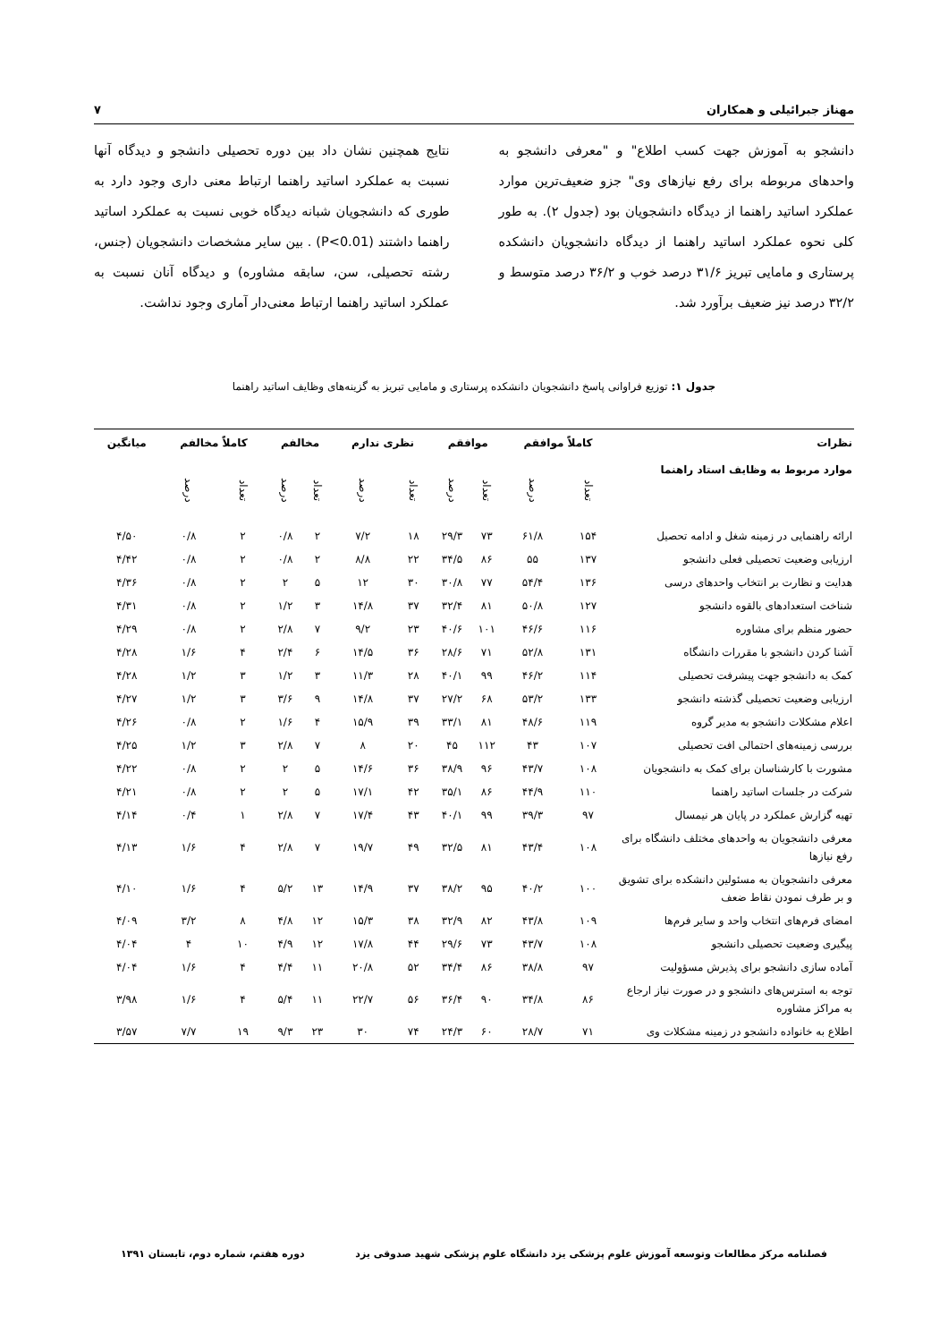مهناز جبرائیلی و همکاران ۷
دانشجو به آموزش جهت کسب اطلاع" و "معرفی دانشجو به واحدهای مربوطه برای رفع نیازهای وی" جزو ضعیف‌ترین موارد عملکرد اساتید راهنما از دیدگاه دانشجویان بود (جدول ۲). به طور کلی نحوه عملکرد اساتید راهنما از دیدگاه دانشجویان دانشکده پرستاری و مامایی تبریز ۳۱/۶ درصد خوب و ۳۶/۲ درصد متوسط و ۳۲/۲ درصد نیز ضعیف برآورد شد.
نتایج همچنین نشان داد بین دوره تحصیلی دانشجو و دیدگاه آنها نسبت به عملکرد اساتید راهنما ارتباط معنی داری وجود دارد به طوری که دانشجویان شبانه دیدگاه خوبی نسبت به عملکرد اساتید راهنما داشتند (P<0.01) . بین سایر مشخصات دانشجویان (جنس، رشته تحصیلی، سن، سابقه مشاوره) و دیدگاه آنان نسبت به عملکرد اساتید راهنما ارتباط معنی‌دار آماری وجود نداشت.
جدول ۱: توزیع فراوانی پاسخ دانشجویان دانشکده پرستاری و مامایی تبریز به گزینه‌های وظایف اساتید راهنما
| نظرات | کاملاً موافقم | | موافقم | | نظری ندارم | | مخالفم | | کاملاً مخالفم | | میانگین |
| --- | --- | --- | --- | --- | --- | --- | --- | --- | --- | --- | --- |
| موارد مربوط به وظایف استاد راهنما | تعداد | درصد | تعداد | درصد | تعداد | درصد | تعداد | درصد | تعداد | درصد | |
| ارائه راهنمایی در زمینه شغل و ادامه تحصیل | ۱۵۴ | ۶۱/۸ | ۷۳ | ۲۹/۳ | ۱۸ | ۷/۲ | ۲ | ۰/۸ | ۲ | ۰/۸ | ۴/۵۰ |
| ارزیابی وضعیت تحصیلی فعلی دانشجو | ۱۳۷ | ۵۵ | ۸۶ | ۳۴/۵ | ۲۲ | ۸/۸ | ۲ | ۰/۸ | ۲ | ۰/۸ | ۴/۴۲ |
| هدایت و نظارت بر انتخاب واحدهای درسی | ۱۳۶ | ۵۴/۴ | ۷۷ | ۳۰/۸ | ۳۰ | ۱۲ | ۵ | ۲ | ۲ | ۰/۸ | ۴/۳۶ |
| شناخت استعدادهای بالقوه دانشجو | ۱۲۷ | ۵۰/۸ | ۸۱ | ۳۲/۴ | ۳۷ | ۱۴/۸ | ۳ | ۱/۲ | ۲ | ۰/۸ | ۴/۳۱ |
| حضور منظم برای مشاوره | ۱۱۶ | ۴۶/۶ | ۱۰۱ | ۴۰/۶ | ۲۳ | ۹/۲ | ۷ | ۲/۸ | ۲ | ۰/۸ | ۴/۲۹ |
| آشنا کردن دانشجو با مقررات دانشگاه | ۱۳۱ | ۵۲/۸ | ۷۱ | ۲۸/۶ | ۳۶ | ۱۴/۵ | ۶ | ۲/۴ | ۴ | ۱/۶ | ۴/۲۸ |
| کمک به دانشجو جهت پیشرفت تحصیلی | ۱۱۴ | ۴۶/۲ | ۹۹ | ۴۰/۱ | ۲۸ | ۱۱/۳ | ۳ | ۱/۲ | ۳ | ۱/۲ | ۴/۲۸ |
| ارزیابی وضعیت تحصیلی گذشته دانشجو | ۱۳۳ | ۵۳/۲ | ۶۸ | ۲۷/۲ | ۳۷ | ۱۴/۸ | ۹ | ۳/۶ | ۳ | ۱/۲ | ۴/۲۷ |
| اعلام مشکلات دانشجو به مدیر گروه | ۱۱۹ | ۴۸/۶ | ۸۱ | ۳۳/۱ | ۳۹ | ۱۵/۹ | ۴ | ۱/۶ | ۲ | ۰/۸ | ۴/۲۶ |
| بررسی زمینه‌های احتمالی افت تحصیلی | ۱۰۷ | ۴۳ | ۱۱۲ | ۴۵ | ۲۰ | ۸ | ۷ | ۲/۸ | ۳ | ۱/۲ | ۴/۲۵ |
| مشورت با کارشناسان برای کمک به دانشجویان | ۱۰۸ | ۴۳/۷ | ۹۶ | ۳۸/۹ | ۳۶ | ۱۴/۶ | ۵ | ۲ | ۲ | ۰/۸ | ۴/۲۲ |
| شرکت در جلسات اساتید راهنما | ۱۱۰ | ۴۴/۹ | ۸۶ | ۳۵/۱ | ۴۲ | ۱۷/۱ | ۵ | ۲ | ۲ | ۰/۸ | ۴/۲۱ |
| تهیه گزارش عملکرد در پایان هر نیمسال | ۹۷ | ۳۹/۳ | ۹۹ | ۴۰/۱ | ۴۳ | ۱۷/۴ | ۷ | ۲/۸ | ۱ | ۰/۴ | ۴/۱۴ |
| معرفی دانشجویان به واحدهای مختلف دانشگاه برای رفع نیازها | ۱۰۸ | ۴۳/۴ | ۸۱ | ۳۲/۵ | ۴۹ | ۱۹/۷ | ۷ | ۲/۸ | ۴ | ۱/۶ | ۴/۱۳ |
| معرفی دانشجویان به مسئولین دانشکده برای تشویق و بر طرف نمودن نقاط ضعف | ۱۰۰ | ۴۰/۲ | ۹۵ | ۳۸/۲ | ۳۷ | ۱۴/۹ | ۱۳ | ۵/۲ | ۴ | ۱/۶ | ۴/۱۰ |
| امضای فرم‌های انتخاب واحد و سایر فرم‌ها | ۱۰۹ | ۴۳/۸ | ۸۲ | ۳۲/۹ | ۳۸ | ۱۵/۳ | ۱۲ | ۴/۸ | ۸ | ۳/۲ | ۴/۰۹ |
| پیگیری وضعیت تحصیلی دانشجو | ۱۰۸ | ۴۳/۷ | ۷۳ | ۲۹/۶ | ۴۴ | ۱۷/۸ | ۱۲ | ۴/۹ | ۱۰ | ۴ | ۴/۰۴ |
| آماده سازی دانشجو برای پذیرش مسؤولیت | ۹۷ | ۳۸/۸ | ۸۶ | ۳۴/۴ | ۵۲ | ۲۰/۸ | ۱۱ | ۴/۴ | ۴ | ۱/۶ | ۴/۰۴ |
| توجه به استرس‌های دانشجو و در صورت نیاز ارجاع به مراکز مشاوره | ۸۶ | ۳۴/۸ | ۹۰ | ۳۶/۴ | ۵۶ | ۲۲/۷ | ۱۱ | ۵/۴ | ۴ | ۱/۶ | ۳/۹۸ |
| اطلاع به خانواده دانشجو در زمینه مشکلات وی | ۷۱ | ۲۸/۷ | ۶۰ | ۲۴/۳ | ۷۴ | ۳۰ | ۲۳ | ۹/۳ | ۱۹ | ۷/۷ | ۳/۵۷ |
فصلنامه مرکز مطالعات وتوسعه آموزش علوم پزشکی یزد دانشگاه علوم پزشکی شهید صدوقی یزد دوره هفتم، شماره دوم، تابستان ۱۳۹۱